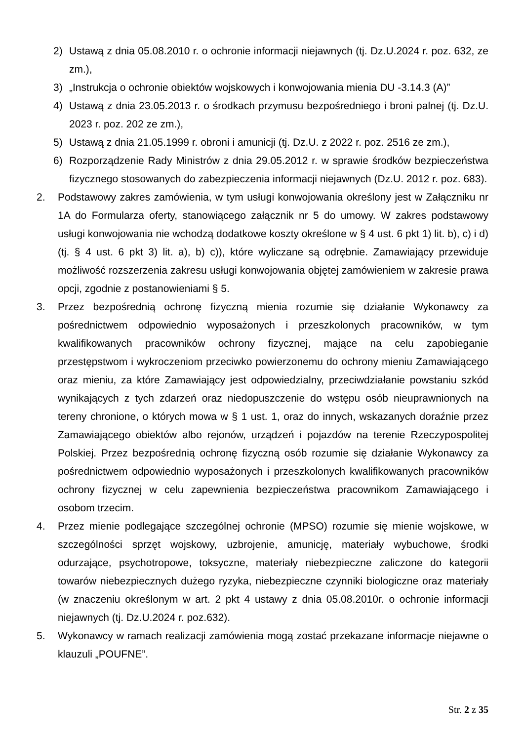2) Ustawą z dnia 05.08.2010 r. o ochronie informacji niejawnych (tj. Dz.U.2024 r. poz. 632, ze zm.),
3) „Instrukcja o ochronie obiektów wojskowych i konwojowania mienia DU -3.14.3 (A)”
4) Ustawą z dnia 23.05.2013 r. o środkach przymusu bezpośredniego i broni palnej (tj. Dz.U. 2023 r. poz. 202 ze zm.),
5) Ustawą z dnia 21.05.1999 r. obroni i amunicji (tj. Dz.U. z 2022 r. poz. 2516 ze zm.),
6) Rozporządzenie Rady Ministrów z dnia 29.05.2012 r. w sprawie środków bezpieczeństwa fizycznego stosowanych do zabezpieczenia informacji niejawnych (Dz.U. 2012 r. poz. 683).
2. Podstawowy zakres zamówienia, w tym usługi konwojowania określony jest w Załączniku nr 1A do Formularza oferty, stanowiącego załącznik nr 5 do umowy. W zakres podstawowy usługi konwojowania nie wchodzą dodatkowe koszty określone w § 4 ust. 6 pkt 1) lit. b), c) i d) (tj. § 4 ust. 6 pkt 3) lit. a), b) c)), które wyliczane są odrębnie. Zamawiający przewiduje możliwość rozszerzenia zakresu usługi konwojowania objętej zamówieniem w zakresie prawa opcji, zgodnie z postanowieniami § 5.
3. Przez bezpośrednią ochronę fizyczną mienia rozumie się działanie Wykonawcy za pośrednictwem odpowiednio wyposażonych i przeszkolonych pracowników, w tym kwalifikowanych pracowników ochrony fizycznej, mające na celu zapobieganie przestępstwom i wykroczeniom przeciwko powierzonemu do ochrony mieniu Zamawiającego oraz mieniu, za które Zamawiający jest odpowiedzialny, przeciwdziałanie powstaniu szkód wynikających z tych zdarzeń oraz niedopuszczenie do wstępu osób nieuprawnionych na tereny chronione, o których mowa w § 1 ust. 1, oraz do innych, wskazanych doraźnie przez Zamawiającego obiektów albo rejonów, urządzeń i pojazdów na terenie Rzeczypospolitej Polskiej. Przez bezpośrednią ochronę fizyczną osób rozumie się działanie Wykonawcy za pośrednictwem odpowiednio wyposażonych i przeszkolonych kwalifikowanych pracowników ochrony fizycznej w celu zapewnienia bezpieczeństwa pracownikom Zamawiającego i osobom trzecim.
4. Przez mienie podlegające szczególnej ochronie (MPSO) rozumie się mienie wojskowe, w szczególności sprzęt wojskowy, uzbrojenie, amunicję, materiały wybuchowe, środki odurzające, psychotropowe, toksyczne, materiały niebezpieczne zaliczone do kategorii towarów niebezpiecznych dużego ryzyka, niebezpieczne czynniki biologiczne oraz materiały (w znaczeniu określonym w art. 2 pkt 4 ustawy z dnia 05.08.2010r. o ochronie informacji niejawnych (tj. Dz.U.2024 r. poz.632).
5. Wykonawcy w ramach realizacji zamówienia mogą zostać przekazane informacje niejawne o klauzuli „POUFNE”.
Str. 2 z 35